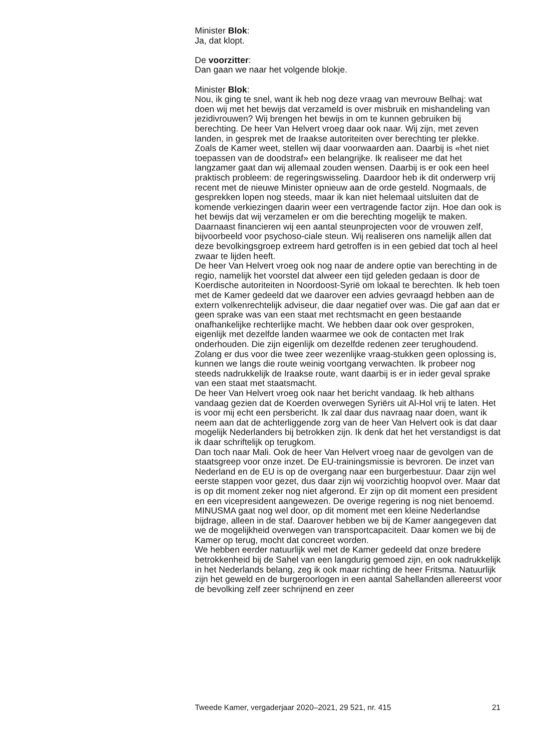Minister Blok:
Ja, dat klopt.
De voorzitter:
Dan gaan we naar het volgende blokje.
Minister Blok:
Nou, ik ging te snel, want ik heb nog deze vraag van mevrouw Belhaj: wat doen wij met het bewijs dat verzameld is over misbruik en mishandeling van jezidivrouwen? Wij brengen het bewijs in om te kunnen gebruiken bij berechting. De heer Van Helvert vroeg daar ook naar. Wij zijn, met zeven landen, in gesprek met de Iraakse autoriteiten over berechting ter plekke. Zoals de Kamer weet, stellen wij daar voorwaarden aan. Daarbij is «het niet toepassen van de doodstraf» een belangrijke. Ik realiseer me dat het langzamer gaat dan wij allemaal zouden wensen. Daarbij is er ook een heel praktisch probleem: de regeringswisseling. Daardoor heb ik dit onderwerp vrij recent met de nieuwe Minister opnieuw aan de orde gesteld. Nogmaals, de gesprekken lopen nog steeds, maar ik kan niet helemaal uitsluiten dat de komende verkiezingen daarin weer een vertragende factor zijn. Hoe dan ook is het bewijs dat wij verzamelen er om die berechting mogelijk te maken. Daarnaast financieren wij een aantal steunprojecten voor de vrouwen zelf, bijvoorbeeld voor psychoso-ciale steun. Wij realiseren ons namelijk allen dat deze bevolkingsgroep extreem hard getroffen is in een gebied dat toch al heel zwaar te lijden heeft.
De heer Van Helvert vroeg ook nog naar de andere optie van berechting in de regio, namelijk het voorstel dat alweer een tijd geleden gedaan is door de Koerdische autoriteiten in Noordoost-Syrië om lokaal te berechten. Ik heb toen met de Kamer gedeeld dat we daarover een advies gevraagd hebben aan de extern volkenrechtelijk adviseur, die daar negatief over was. Die gaf aan dat er geen sprake was van een staat met rechtsmacht en geen bestaande onafhankelijke rechterlijke macht. We hebben daar ook over gesproken, eigenlijk met dezelfde landen waarmee we ook de contacten met Irak onderhouden. Die zijn eigenlijk om dezelfde redenen zeer terughoudend. Zolang er dus voor die twee zeer wezenlijke vraag-stukken geen oplossing is, kunnen we langs die route weinig voortgang verwachten. Ik probeer nog steeds nadrukkelijk de Iraakse route, want daarbij is er in ieder geval sprake van een staat met staatsmacht.
De heer Van Helvert vroeg ook naar het bericht vandaag. Ik heb althans vandaag gezien dat de Koerden overwegen Syriërs uit Al-Hol vrij te laten. Het is voor mij echt een persbericht. Ik zal daar dus navraag naar doen, want ik neem aan dat de achterliggende zorg van de heer Van Helvert ook is dat daar mogelijk Nederlanders bij betrokken zijn. Ik denk dat het het verstandigst is dat ik daar schriftelijk op terugkom.
Dan toch naar Mali. Ook de heer Van Helvert vroeg naar de gevolgen van de staatsgreep voor onze inzet. De EU-trainingsmissie is bevroren. De inzet van Nederland en de EU is op de overgang naar een burgerbestuur. Daar zijn wel eerste stappen voor gezet, dus daar zijn wij voorzichtig hoopvol over. Maar dat is op dit moment zeker nog niet afgerond. Er zijn op dit moment een president en een vicepresident aangewezen. De overige regering is nog niet benoemd. MINUSMA gaat nog wel door, op dit moment met een kleine Nederlandse bijdrage, alleen in de staf. Daarover hebben we bij de Kamer aangegeven dat we de mogelijkheid overwegen van transportcapaciteit. Daar komen we bij de Kamer op terug, mocht dat concreet worden.
We hebben eerder natuurlijk wel met de Kamer gedeeld dat onze bredere betrokkenheid bij de Sahel van een langdurig gemoed zijn, en ook nadrukkelijk in het Nederlands belang, zeg ik ook maar richting de heer Fritsma. Natuurlijk zijn het geweld en de burgeroorlogen in een aantal Sahellanden allereerst voor de bevolking zelf zeer schrijnend en zeer
Tweede Kamer, vergaderjaar 2020–2021, 29 521, nr. 415 21